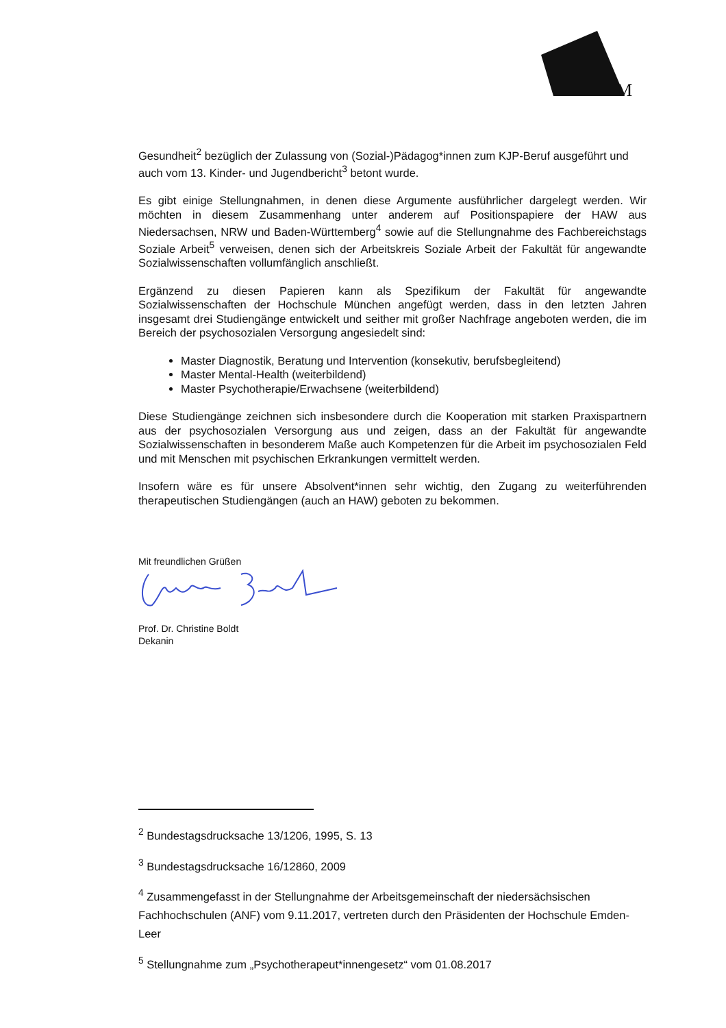M
Gesundheit<sup>2</sup> bezüglich der Zulassung von (Sozial-)Pädagog*innen zum KJP-Beruf ausgeführt und auch vom 13. Kinder- und Jugendbericht<sup>3</sup> betont wurde.
Es gibt einige Stellungnahmen, in denen diese Argumente ausführlicher dargelegt werden. Wir möchten in diesem Zusammenhang unter anderem auf Positionspapiere der HAW aus Niedersachsen, NRW und Baden-Württemberg<sup>4</sup> sowie auf die Stellungnahme des Fachbereichstags Soziale Arbeit<sup>5</sup> verweisen, denen sich der Arbeitskreis Soziale Arbeit der Fakultät für angewandte Sozialwissenschaften vollumfänglich anschließt.
Ergänzend zu diesen Papieren kann als Spezifikum der Fakultät für angewandte Sozialwissenschaften der Hochschule München angefügt werden, dass in den letzten Jahren insgesamt drei Studiengänge entwickelt und seither mit großer Nachfrage angeboten werden, die im Bereich der psychosozialen Versorgung angesiedelt sind:
Master Diagnostik, Beratung und Intervention (konsekutiv, berufsbegleitend)
Master Mental-Health (weiterbildend)
Master Psychotherapie/Erwachsene (weiterbildend)
Diese Studiengänge zeichnen sich insbesondere durch die Kooperation mit starken Praxispartnern aus der psychosozialen Versorgung aus und zeigen, dass an der Fakultät für angewandte Sozialwissenschaften in besonderem Maße auch Kompetenzen für die Arbeit im psychosozialen Feld und mit Menschen mit psychischen Erkrankungen vermittelt werden.
Insofern wäre es für unsere Absolvent*innen sehr wichtig, den Zugang zu weiterführenden therapeutischen Studiengängen (auch an HAW) geboten zu bekommen.
Mit freundlichen Grüßen
Prof. Dr. Christine Boldt
Dekanin
<sup>2</sup> Bundestagsdrucksache 13/1206, 1995, S. 13
<sup>3</sup> Bundestagsdrucksache 16/12860, 2009
<sup>4</sup> Zusammengefasst in der Stellungnahme der Arbeitsgemeinschaft der niedersächsischen Fachhochschulen (ANF) vom 9.11.2017, vertreten durch den Präsidenten der Hochschule Emden-Leer
<sup>5</sup> Stellungnahme zum „Psychotherapeut*innengesetz“ vom 01.08.2017